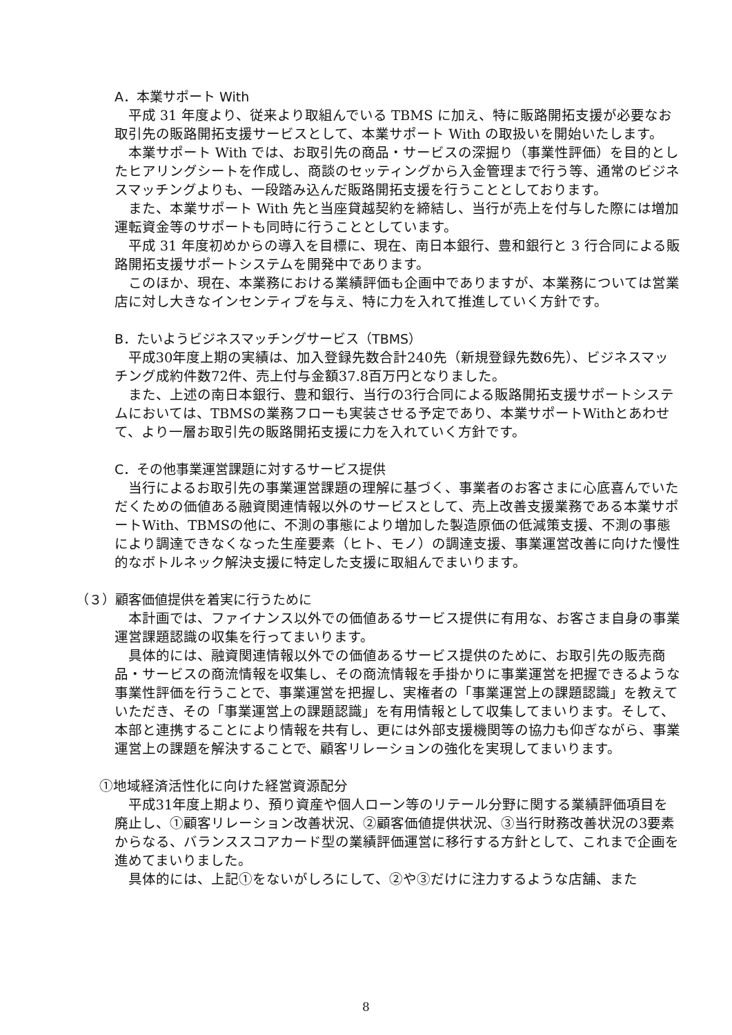A．本業サポート With
平成 31 年度より、従来より取組んでいる TBMS に加え、特に販路開拓支援が必要なお取引先の販路開拓支援サービスとして、本業サポート With の取扱いを開始いたします。
本業サポート With では、お取引先の商品・サービスの深掘り（事業性評価）を目的としたヒアリングシートを作成し、商談のセッティングから入金管理まで行う等、通常のビジネスマッチングよりも、一段踏み込んだ販路開拓支援を行うこととしております。
また、本業サポート With 先と当座貸越契約を締結し、当行が売上を付与した際には増加運転資金等のサポートも同時に行うこととしています。
平成 31 年度初めからの導入を目標に、現在、南日本銀行、豊和銀行と 3 行合同による販路開拓支援サポートシステムを開発中であります。
このほか、現在、本業務における業績評価も企画中でありますが、本業務については営業店に対し大きなインセンティブを与え、特に力を入れて推進していく方針です。
B．たいようビジネスマッチングサービス（TBMS）
平成30年度上期の実績は、加入登録先数合計240先（新規登録先数6先）、ビジネスマッチング成約件数72件、売上付与金額37.8百万円となりました。
また、上述の南日本銀行、豊和銀行、当行の3行合同による販路開拓支援サポートシステムにおいては、TBMSの業務フローも実装させる予定であり、本業サポートWithとあわせて、より一層お取引先の販路開拓支援に力を入れていく方針です。
C．その他事業運営課題に対するサービス提供
当行によるお取引先の事業運営課題の理解に基づく、事業者のお客さまに心底喜んでいただくための価値ある融資関連情報以外のサービスとして、売上改善支援業務である本業サポートWith、TBMSの他に、不測の事態により増加した製造原価の低減策支援、不測の事態により調達できなくなった生産要素（ヒト、モノ）の調達支援、事業運営改善に向けた慢性的なボトルネック解決支援に特定した支援に取組んでまいります。
（３）顧客価値提供を着実に行うために
本計画では、ファイナンス以外での価値あるサービス提供に有用な、お客さま自身の事業運営課題認識の収集を行ってまいります。
具体的には、融資関連情報以外での価値あるサービス提供のために、お取引先の販売商品・サービスの商流情報を収集し、その商流情報を手掛かりに事業運営を把握できるような事業性評価を行うことで、事業運営を把握し、実権者の「事業運営上の課題認識」を教えていただき、その「事業運営上の課題認識」を有用情報として収集してまいります。そして、本部と連携することにより情報を共有し、更には外部支援機関等の協力も仰ぎながら、事業運営上の課題を解決することで、顧客リレーションの強化を実現してまいります。
①地域経済活性化に向けた経営資源配分
平成31年度上期より、預り資産や個人ローン等のリテール分野に関する業績評価項目を廃止し、①顧客リレーション改善状況、②顧客価値提供状況、③当行財務改善状況の3要素からなる、バランススコアカード型の業績評価運営に移行する方針として、これまで企画を進めてまいりました。
具体的には、上記①をないがしろにして、②や③だけに注力するような店舗、また
8